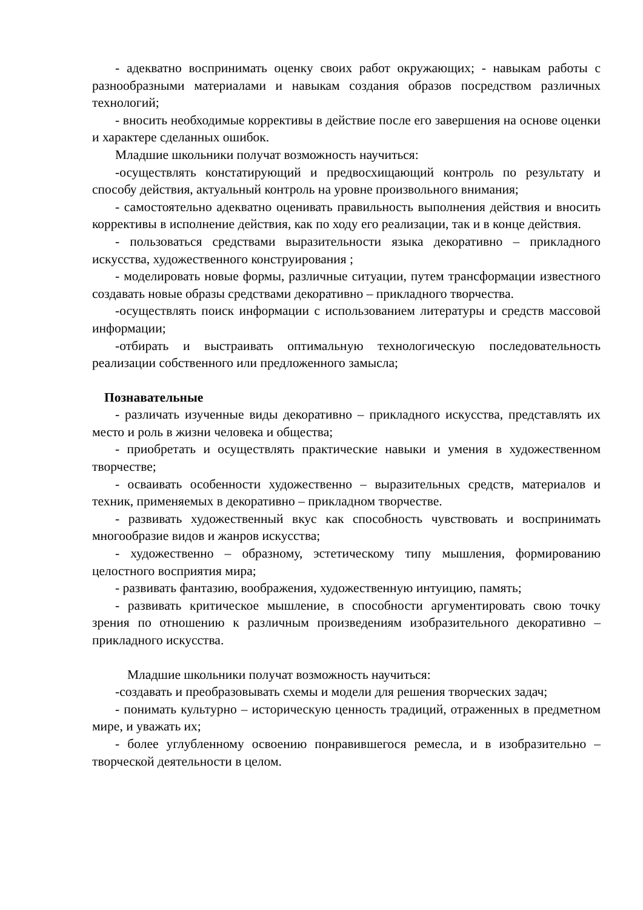- адекватно воспринимать оценку своих работ окружающих; - навыкам работы с разнообразными материалами и навыкам создания образов посредством различных технологий;
- вносить необходимые коррективы в действие после его завершения на основе оценки и характере сделанных ошибок.
Младшие школьники получат возможность научиться:
-осуществлять констатирующий и предвосхищающий контроль по результату и способу действия, актуальный контроль на уровне произвольного внимания;
- самостоятельно адекватно оценивать правильность выполнения действия и вносить коррективы в исполнение действия, как по ходу его реализации, так и в конце действия.
- пользоваться средствами выразительности языка декоративно – прикладного искусства, художественного конструирования ;
- моделировать новые формы, различные ситуации, путем трансформации известного создавать новые образы средствами декоративно – прикладного творчества.
-осуществлять поиск информации с использованием литературы и средств массовой информации;
-отбирать и выстраивать оптимальную технологическую последовательность реализации собственного или предложенного замысла;
Познавательные
- различать изученные виды декоративно – прикладного искусства, представлять их место и роль в жизни человека и общества;
- приобретать и осуществлять практические навыки и умения в художественном творчестве;
- осваивать особенности художественно – выразительных средств, материалов и техник, применяемых в декоративно – прикладном творчестве.
- развивать художественный вкус как способность чувствовать и воспринимать многообразие видов и жанров искусства;
- художественно – образному, эстетическому типу мышления, формированию целостного восприятия мира;
- развивать фантазию, воображения, художественную интуицию, память;
- развивать критическое мышление, в способности аргументировать свою точку зрения по отношению к различным произведениям изобразительного декоративно – прикладного искусства.
Младшие школьники получат возможность научиться:
-создавать и преобразовывать схемы и модели для решения творческих задач;
- понимать культурно – историческую ценность традиций, отраженных в предметном мире, и уважать их;
- более углубленному освоению понравившегося ремесла, и в изобразительно – творческой деятельности в целом.